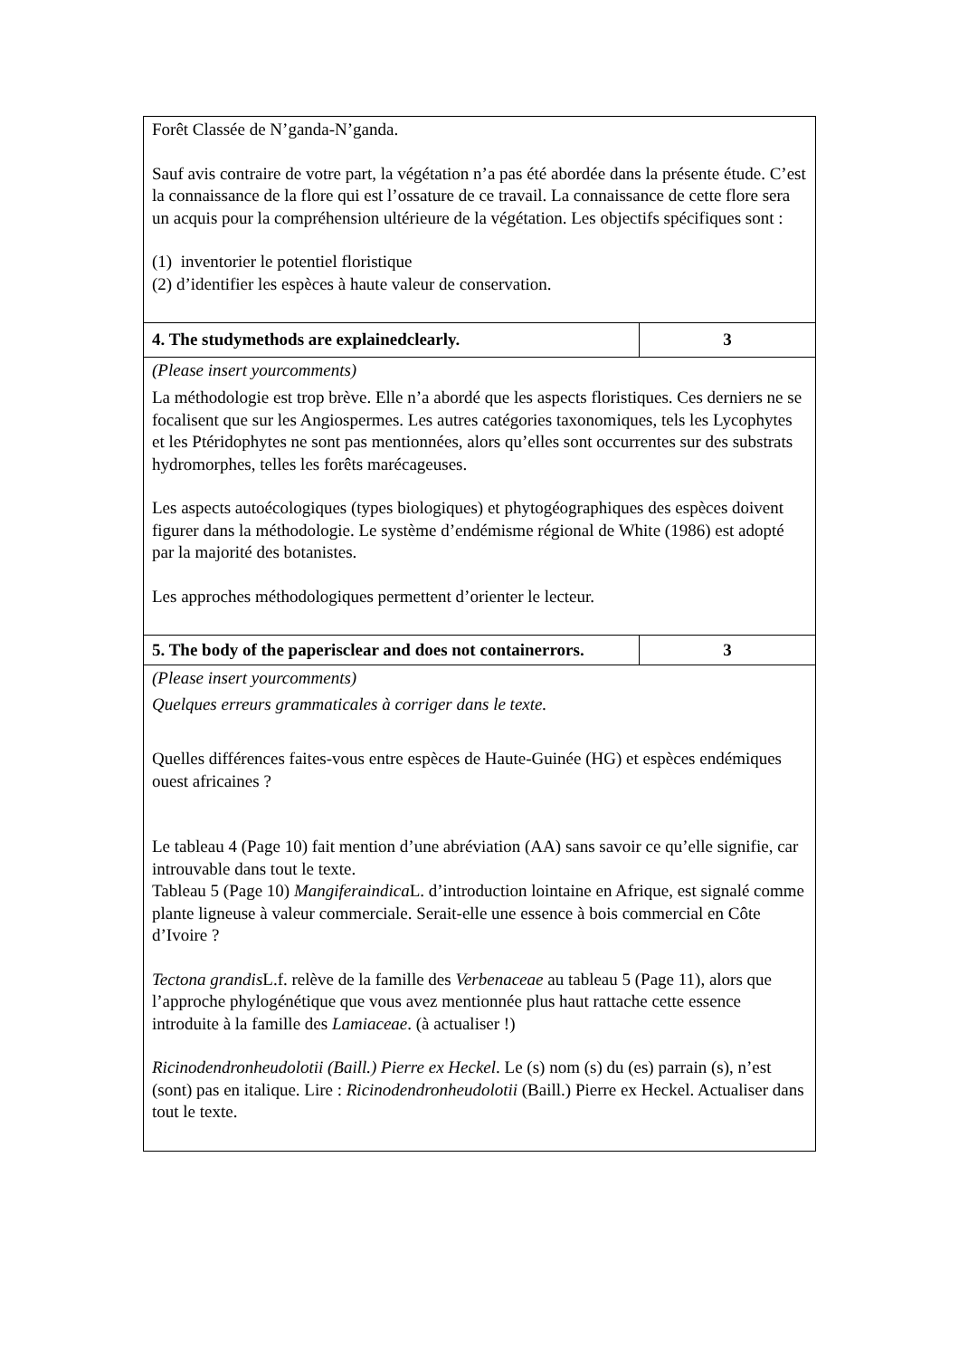| Forêt Classée de N’ganda-N’ganda. Sauf avis contraire de votre part, la végétation n’a pas été abordée dans la présente étude. C’est la connaissance de la flore qui est l’ossature de ce travail. La connaissance de cette flore sera un acquis pour la compréhension ultérieure de la végétation. Les objectifs spécifiques sont : (1) inventorier le potentiel floristique (2) d’identifier les espèces à haute valeur de conservation. | |
| 4. The studymethods are explainedclearly. | 3 |
| (Please insert yourcomments) La méthodologie est trop brève. Elle n’a abordé que les aspects floristiques. Ces derniers ne se focalisent que sur les Angiospermes. Les autres catégories taxonomiques, tels les Lycophytes et les Ptéridophytes ne sont pas mentionnées, alors qu’elles sont occurrentes sur des substrats hydromorphes, telles les forêts marécageuses. Les aspects autoécologiques (types biologiques) et phytogéographiques des espèces doivent figurer dans la méthodologie. Le système d’endémisme régional de White (1986) est adopté par la majorité des botanistes. Les approches méthodologiques permettent d’orienter le lecteur. | |
| 5. The body of the paperisclear and does not containerrors. | 3 |
| (Please insert yourcomments) Quelques erreurs grammaticales à corriger dans le texte. Quelles différences faites-vous entre espèces de Haute-Guinée (HG) et espèces endémiques ouest africaines ? Le tableau 4 (Page 10) fait mention d’une abréviation (AA) sans savoir ce qu’elle signifie, car introuvable dans tout le texte. Tableau 5 (Page 10) Mangiferaindica L. d’introduction lointaine en Afrique, est signalé comme plante ligneuse à valeur commerciale. Serait-elle une essence à bois commercial en Côte d’Ivoire ? Tectona grandis L.f. relève de la famille des Verbenaceae au tableau 5 (Page 11), alors que l’approche phylogénétique que vous avez mentionnée plus haut rattache cette essence introduite à la famille des Lamiaceae . (à actualiser !) Ricinodendronheudolotii (Baill.) Pierre ex Heckel . Le (s) nom (s) du (es) parrain (s), n’est (sont) pas en italique. Lire : Ricinodendronheudolotii (Baill.) Pierre ex Heckel. Actualiser dans tout le texte. | |